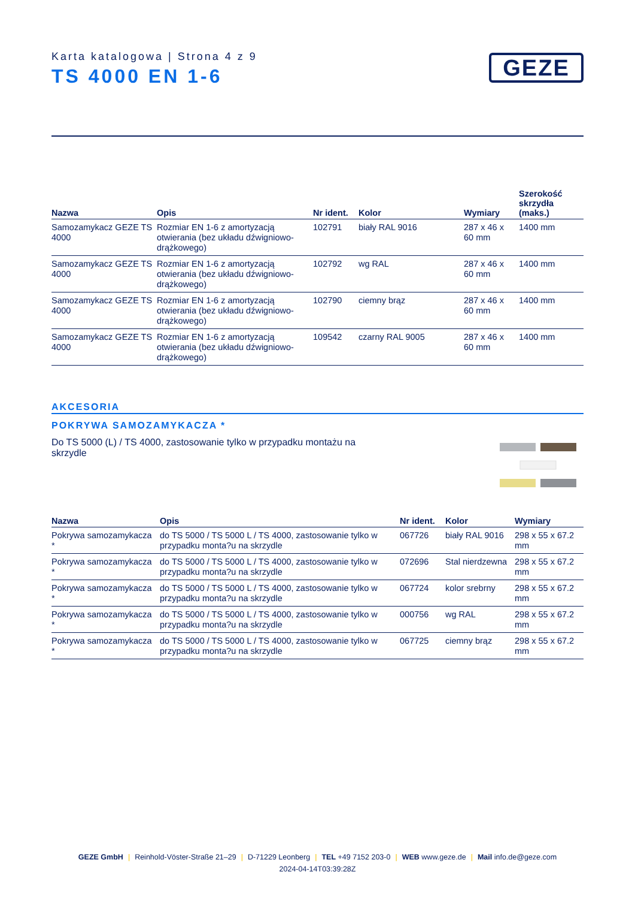Karta katalogowa | Strona 4 z 9
TS 4000 EN 1-6
GEZE
| Nazwa | Opis | Nr ident. | Kolor | Wymiary | Szerokość skrzydła (maks.) |
| --- | --- | --- | --- | --- | --- |
| Samozamykacz GEZE TS 4000 | Rozmiar EN 1-6 z amortyzacją otwierania (bez układu dźwigniowo-drążkowego) | 102791 | biały RAL 9016 | 287 x 46 x 60 mm | 1400 mm |
| Samozamykacz GEZE TS 4000 | Rozmiar EN 1-6 z amortyzacją otwierania (bez układu dźwigniowo-drążkowego) | 102792 | wg RAL | 287 x 46 x 60 mm | 1400 mm |
| Samozamykacz GEZE TS 4000 | Rozmiar EN 1-6 z amortyzacją otwierania (bez układu dźwigniowo-drążkowego) | 102790 | ciemny brąz | 287 x 46 x 60 mm | 1400 mm |
| Samozamykacz GEZE TS 4000 | Rozmiar EN 1-6 z amortyzacją otwierania (bez układu dźwigniowo-drążkowego) | 109542 | czarny RAL 9005 | 287 x 46 x 60 mm | 1400 mm |
AKCESORIA
POKRYWA SAMOZAMYKACZA *
Do TS 5000 (L) / TS 4000, zastosowanie tylko w przypadku montażu na skrzydle
| Nazwa | Opis | Nr ident. | Kolor | Wymiary |
| --- | --- | --- | --- | --- |
| Pokrywa samozamykacza * | do TS 5000 / TS 5000 L / TS 4000, zastosowanie tylko w przypadku monta?u na skrzydle | 067726 | biały RAL 9016 | 298 x 55 x 67.2 mm |
| Pokrywa samozamykacza * | do TS 5000 / TS 5000 L / TS 4000, zastosowanie tylko w przypadku monta?u na skrzydle | 072696 | Stal nierdzewna | 298 x 55 x 67.2 mm |
| Pokrywa samozamykacza * | do TS 5000 / TS 5000 L / TS 4000, zastosowanie tylko w przypadku monta?u na skrzydle | 067724 | kolor srebrny | 298 x 55 x 67.2 mm |
| Pokrywa samozamykacza * | do TS 5000 / TS 5000 L / TS 4000, zastosowanie tylko w przypadku monta?u na skrzydle | 000756 | wg RAL | 298 x 55 x 67.2 mm |
| Pokrywa samozamykacza * | do TS 5000 / TS 5000 L / TS 4000, zastosowanie tylko w przypadku monta?u na skrzydle | 067725 | ciemny brąz | 298 x 55 x 67.2 mm |
GEZE GmbH | Reinhold-Vöster-Straße 21–29 | D-71229 Leonberg | TEL +49 7152 203-0 | WEB www.geze.de | Mail info.de@geze.com
2024-04-14T03:39:28Z